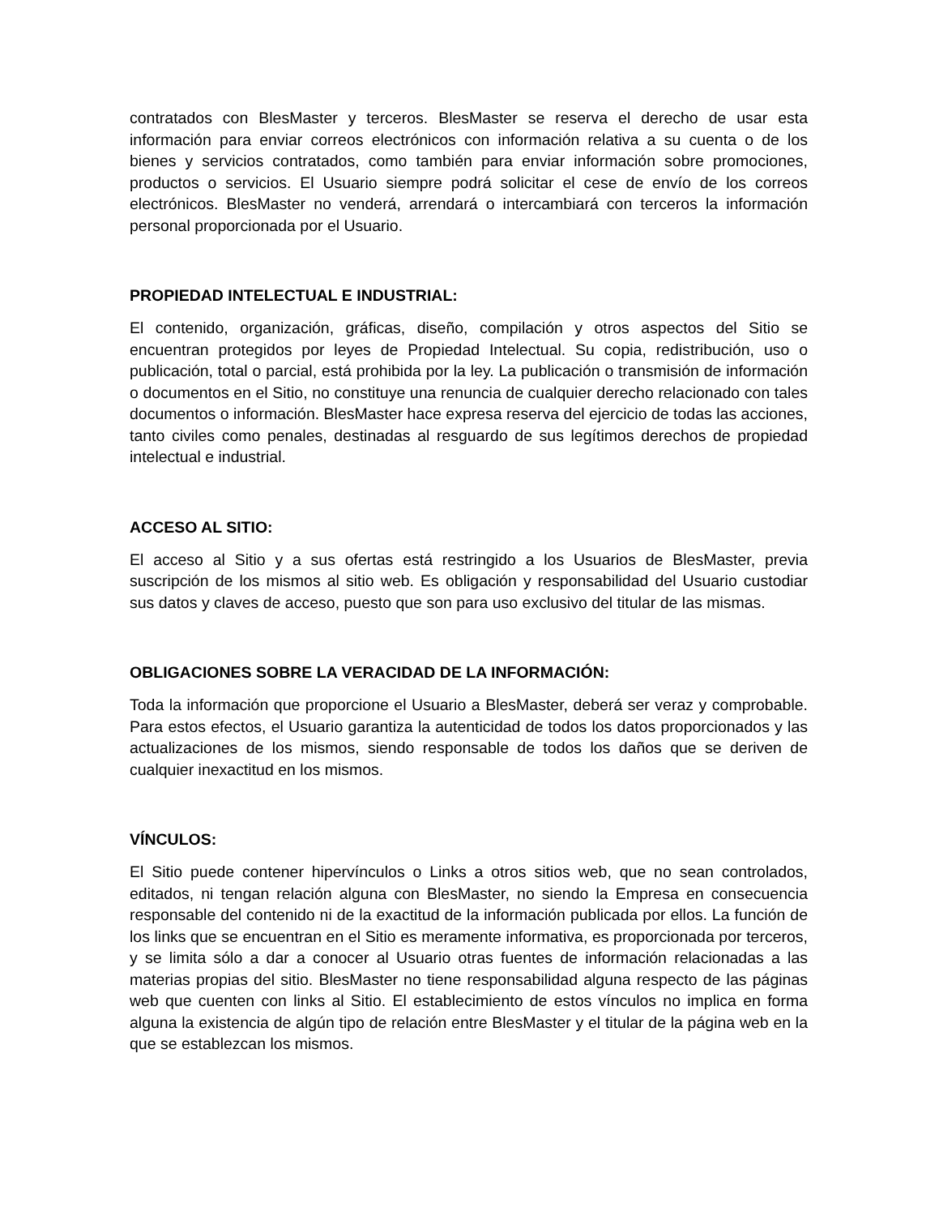contratados con BlesMaster y terceros. BlesMaster se reserva el derecho de usar esta información para enviar correos electrónicos con información relativa a su cuenta o de los bienes y servicios contratados, como también para enviar información sobre promociones, productos o servicios. El Usuario siempre podrá solicitar el cese de envío de los correos electrónicos. BlesMaster no venderá, arrendará o intercambiará con terceros la información personal proporcionada por el Usuario.
PROPIEDAD INTELECTUAL E INDUSTRIAL:
El contenido, organización, gráficas, diseño, compilación y otros aspectos del Sitio se encuentran protegidos por leyes de Propiedad Intelectual. Su copia, redistribución, uso o publicación, total o parcial, está prohibida por la ley. La publicación o transmisión de información o documentos en el Sitio, no constituye una renuncia de cualquier derecho relacionado con tales documentos o información. BlesMaster hace expresa reserva del ejercicio de todas las acciones, tanto civiles como penales, destinadas al resguardo de sus legítimos derechos de propiedad intelectual e industrial.
ACCESO AL SITIO:
El acceso al Sitio y a sus ofertas está restringido a los Usuarios de BlesMaster, previa suscripción de los mismos al sitio web. Es obligación y responsabilidad del Usuario custodiar sus datos y claves de acceso, puesto que son para uso exclusivo del titular de las mismas.
OBLIGACIONES SOBRE LA VERACIDAD DE LA INFORMACIÓN:
Toda la información que proporcione el Usuario a BlesMaster, deberá ser veraz y comprobable. Para estos efectos, el Usuario garantiza la autenticidad de todos los datos proporcionados y las actualizaciones de los mismos, siendo responsable de todos los daños que se deriven de cualquier inexactitud en los mismos.
VÍNCULOS:
El Sitio puede contener hipervínculos o Links a otros sitios web, que no sean controlados, editados, ni tengan relación alguna con BlesMaster, no siendo la Empresa en consecuencia responsable del contenido ni de la exactitud de la información publicada por ellos. La función de los links que se encuentran en el Sitio es meramente informativa, es proporcionada por terceros, y se limita sólo a dar a conocer al Usuario otras fuentes de información relacionadas a las materias propias del sitio. BlesMaster no tiene responsabilidad alguna respecto de las páginas web que cuenten con links al Sitio. El establecimiento de estos vínculos no implica en forma alguna la existencia de algún tipo de relación entre BlesMaster y el titular de la página web en la que se establezcan los mismos.